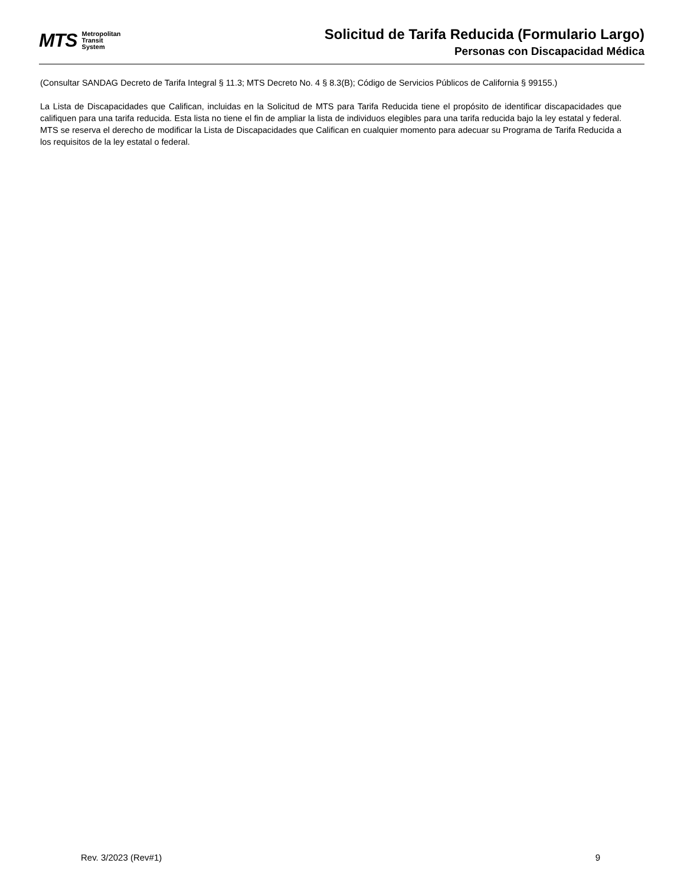MTS
Metropolitan
Transit
System
Solicitud de Tarifa Reducida (Formulario Largo)
Personas con Discapacidad Médica
(Consultar SANDAG Decreto de Tarifa Integral § 11.3; MTS Decreto No. 4 § 8.3(B); Código de Servicios Públicos de California § 99155.)
La Lista de Discapacidades que Califican, incluidas en la Solicitud de MTS para Tarifa Reducida tiene el propósito de identificar discapacidades que califiquen para una tarifa reducida. Esta lista no tiene el fin de ampliar la lista de individuos elegibles para una tarifa reducida bajo la ley estatal y federal. MTS se reserva el derecho de modificar la Lista de Discapacidades que Califican en cualquier momento para adecuar su Programa de Tarifa Reducida a los requisitos de la ley estatal o federal.
Rev. 3/2023 (Rev#1) 9